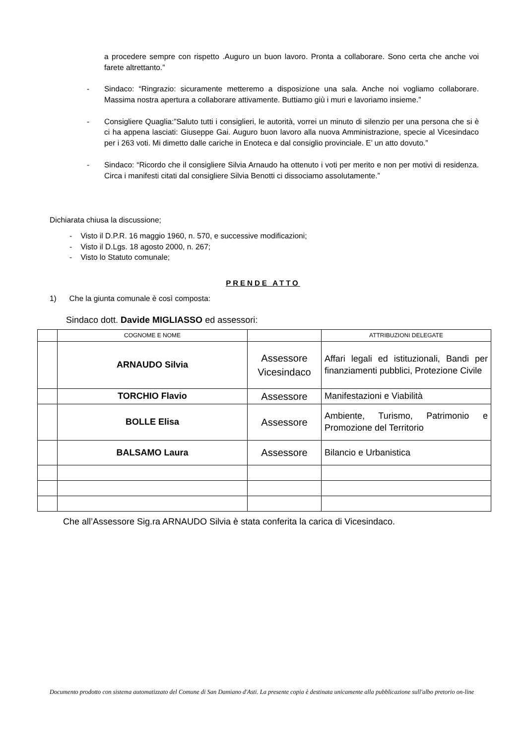a procedere sempre con rispetto .Auguro un buon lavoro. Pronta a collaborare. Sono certa che anche voi farete altrettanto.”
- Sindaco: “Ringrazio: sicuramente metteremo a disposizione una sala. Anche noi vogliamo collaborare. Massima nostra apertura a collaborare attivamente. Buttiamo giù i muri e lavoriamo insieme.”
- Consigliere Quaglia:”Saluto tutti i consiglieri, le autorità, vorrei un minuto di silenzio per una persona che si è ci ha appena lasciati: Giuseppe Gai. Auguro buon lavoro alla nuova Amministrazione, specie al Vicesindaco per i 263 voti. Mi dimetto dalle cariche in Enoteca e dal consiglio provinciale. E’ un atto dovuto.”
- Sindaco: “Ricordo che il consigliere Silvia Arnaudo ha ottenuto i voti per merito e non per motivi di residenza. Circa i manifesti citati dal consigliere Silvia Benotti ci dissociamo assolutamente.”
Dichiarata chiusa la discussione;
- Visto il D.P.R. 16 maggio 1960, n. 570, e successive modificazioni;
- Visto il D.Lgs. 18 agosto 2000, n. 267;
- Visto lo Statuto comunale;
PRENDE ATTO
1) Che la giunta comunale è così composta:
Sindaco dott. Davide MIGLIASSO ed assessori:
| | COGNOME E NOME | | ATTRIBUZIONI DELEGATE |
| | ARNAUDO Silvia | Assessore Vicesindaco | Affari legali ed istituzionali, Bandi per finanziamenti pubblici, Protezione Civile |
| | TORCHIO Flavio | Assessore | Manifestazioni e Viabilità |
| | BOLLE Elisa | Assessore | Ambiente, Turismo, Patrimonio e Promozione del Territorio |
| | BALSAMO Laura | Assessore | Bilancio e Urbanistica |
Che all’Assessore Sig.ra ARNAUDO Silvia è stata conferita la carica di Vicesindaco.
Documento prodotto con sistema automatizzato del Comune di San Damiano d'Asti. La presente copia è destinata unicamente alla pubblicazione sull'albo pretorio on-line